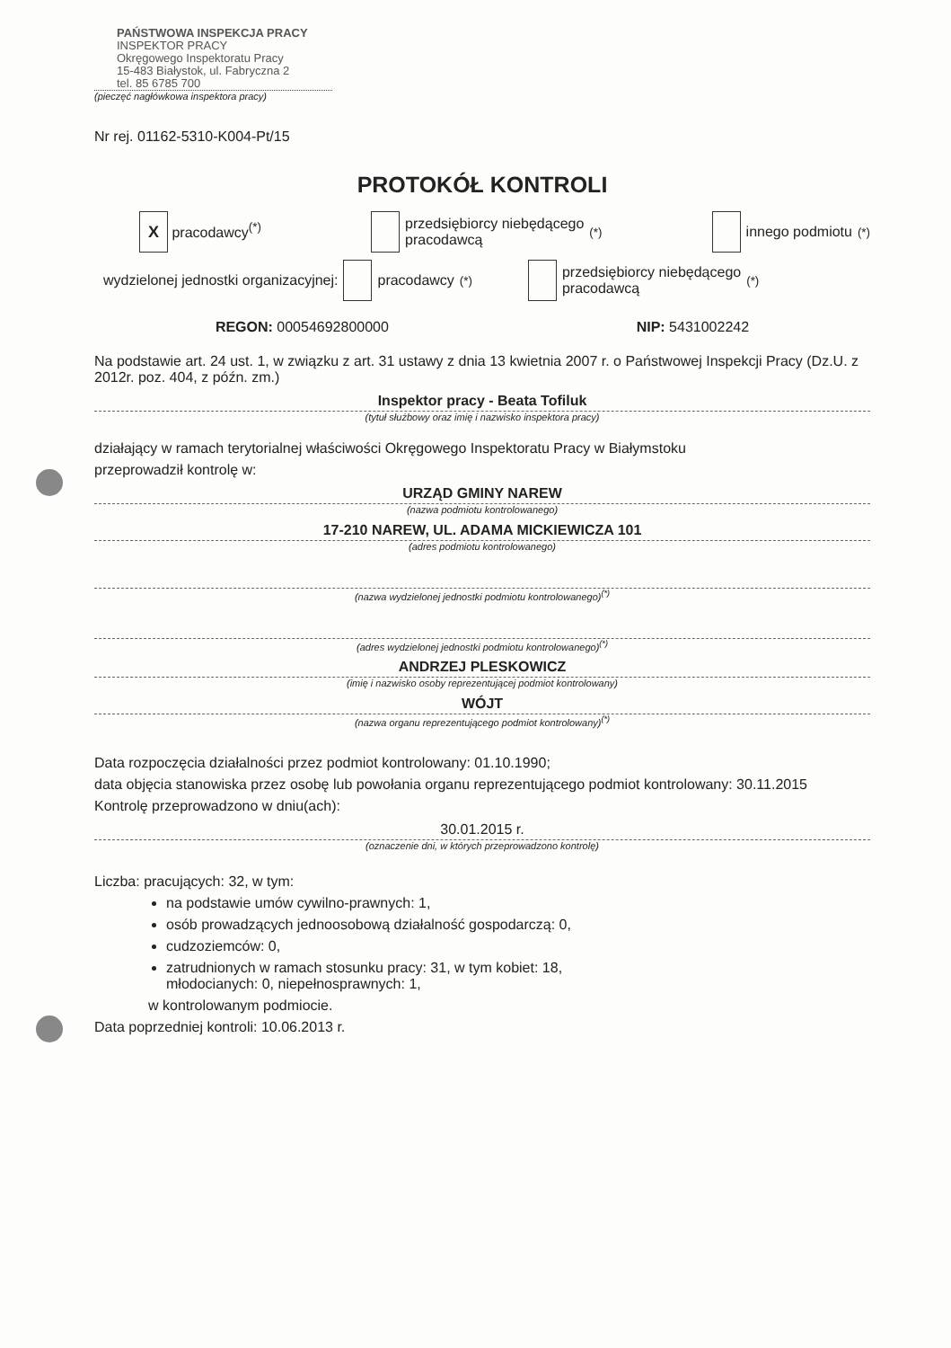PAŃSTWOWA INSPEKCJA PRACY
INSPEKTOR PRACY
Okręgowego Inspektoratu Pracy
15-483 Białystok, ul. Fabryczna 2
tel. 85 6785 700
(pieczęć nagłówkowa inspektora pracy)
Nr rej. 01162-5310-K004-Pt/15
PROTOKÓŁ KONTROLI
X pracodawcy<sup>(*)</sup> przedsiębiorcy niebędącego
pracodawcą<sup>(*)</sup> innego podmiotu<sup>(*)</sup>
wydzielonej jednostki organizacyjnej: pracodawcy<sup>(*)</sup> przedsiębiorcy niebędącego
pracodawcą<sup>(*)</sup>
REGON: 00054692800000 NIP: 5431002242
Na podstawie art. 24 ust. 1, w związku z art. 31 ustawy z dnia 13 kwietnia 2007 r. o Państwowej Inspekcji Pracy (Dz.U. z 2012r. poz. 404, z późn. zm.)
Inspektor pracy - Beata Tofiluk
(tytuł służbowy oraz imię i nazwisko inspektora pracy)
działający w ramach terytorialnej właściwości Okręgowego Inspektoratu Pracy w Białymstoku
przeprowadził kontrolę w:
URZĄD GMINY NAREW
(nazwa podmiotu kontrolowanego)
17-210 NAREW, UL. ADAMA MICKIEWICZA 101
(adres podmiotu kontrolowanego)
(nazwa wydzielonej jednostki podmiotu kontrolowanego)<sup>(*)</sup>
(adres wydzielonej jednostki podmiotu kontrolowanego)<sup>(*)</sup>
ANDRZEJ PLESKOWICZ
(imię i nazwisko osoby reprezentującej podmiot kontrolowany)
WÓJT
(nazwa organu reprezentującego podmiot kontrolowany)<sup>(*)</sup>
Data rozpoczęcia działalności przez podmiot kontrolowany: 01.10.1990;
data objęcia stanowiska przez osobę lub powołania organu reprezentującego podmiot kontrolowany: 30.11.2015
Kontrolę przeprowadzono w dniu(ach):
30.01.2015 r.
(oznaczenie dni, w których przeprowadzono kontrolę)
Liczba: pracujących: 32, w tym:
na podstawie umów cywilno-prawnych: 1,
osób prowadzących jednoosobową działalność gospodarczą: 0,
cudzoziemców: 0,
zatrudnionych w ramach stosunku pracy: 31, w tym kobiet: 18,
młodocianych: 0, niepełnosprawnych: 1,
w kontrolowanym podmiocie.
Data poprzedniej kontroli: 10.06.2013 r.